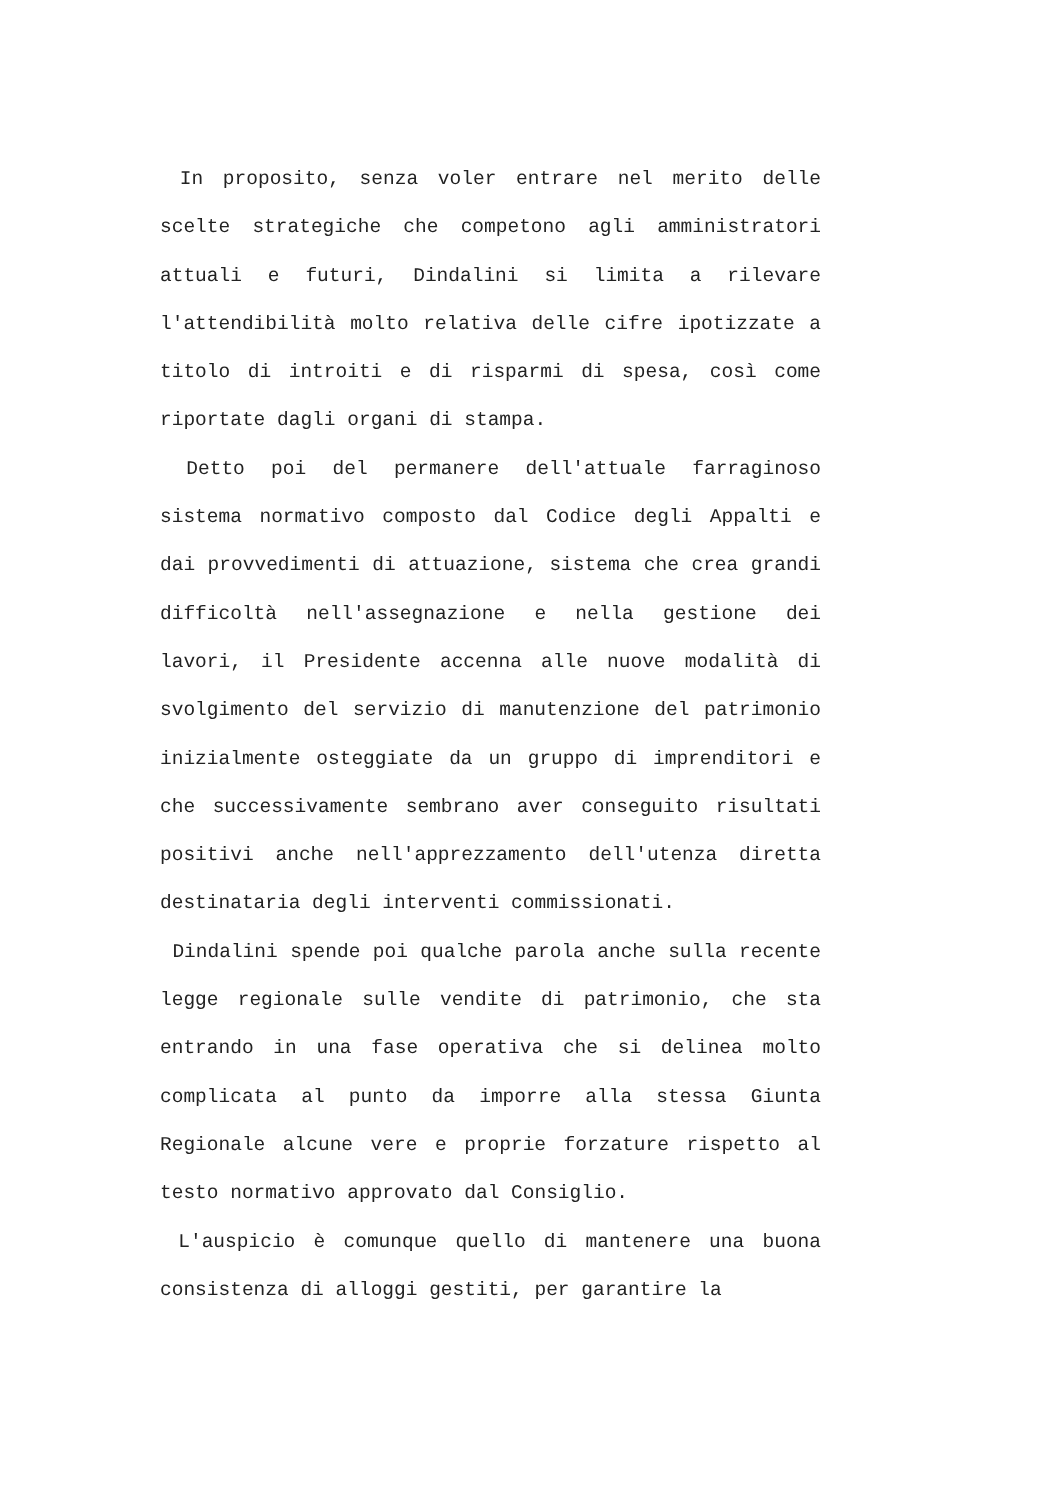In proposito, senza voler entrare nel merito delle scelte strategiche che competono agli amministratori attuali e futuri, Dindalini si limita a rilevare l'attendibilità molto relativa delle cifre ipotizzate a titolo di introiti e di risparmi di spesa, così come riportate dagli organi di stampa.
Detto poi del permanere dell'attuale farraginoso sistema normativo composto dal Codice degli Appalti e dai provvedimenti di attuazione, sistema che crea grandi difficoltà nell'assegnazione e nella gestione dei lavori, il Presidente accenna alle nuove modalità di svolgimento del servizio di manutenzione del patrimonio inizialmente osteggiate da un gruppo di imprenditori e che successivamente sembrano aver conseguito risultati positivi anche nell'apprezzamento dell'utenza diretta destinataria degli interventi commissionati.
Dindalini spende poi qualche parola anche sulla recente legge regionale sulle vendite di patrimonio, che sta entrando in una fase operativa che si delinea molto complicata al punto da imporre alla stessa Giunta Regionale alcune vere e proprie forzature rispetto al testo normativo approvato dal Consiglio.
L'auspicio è comunque quello di mantenere una buona consistenza di alloggi gestiti, per garantire la